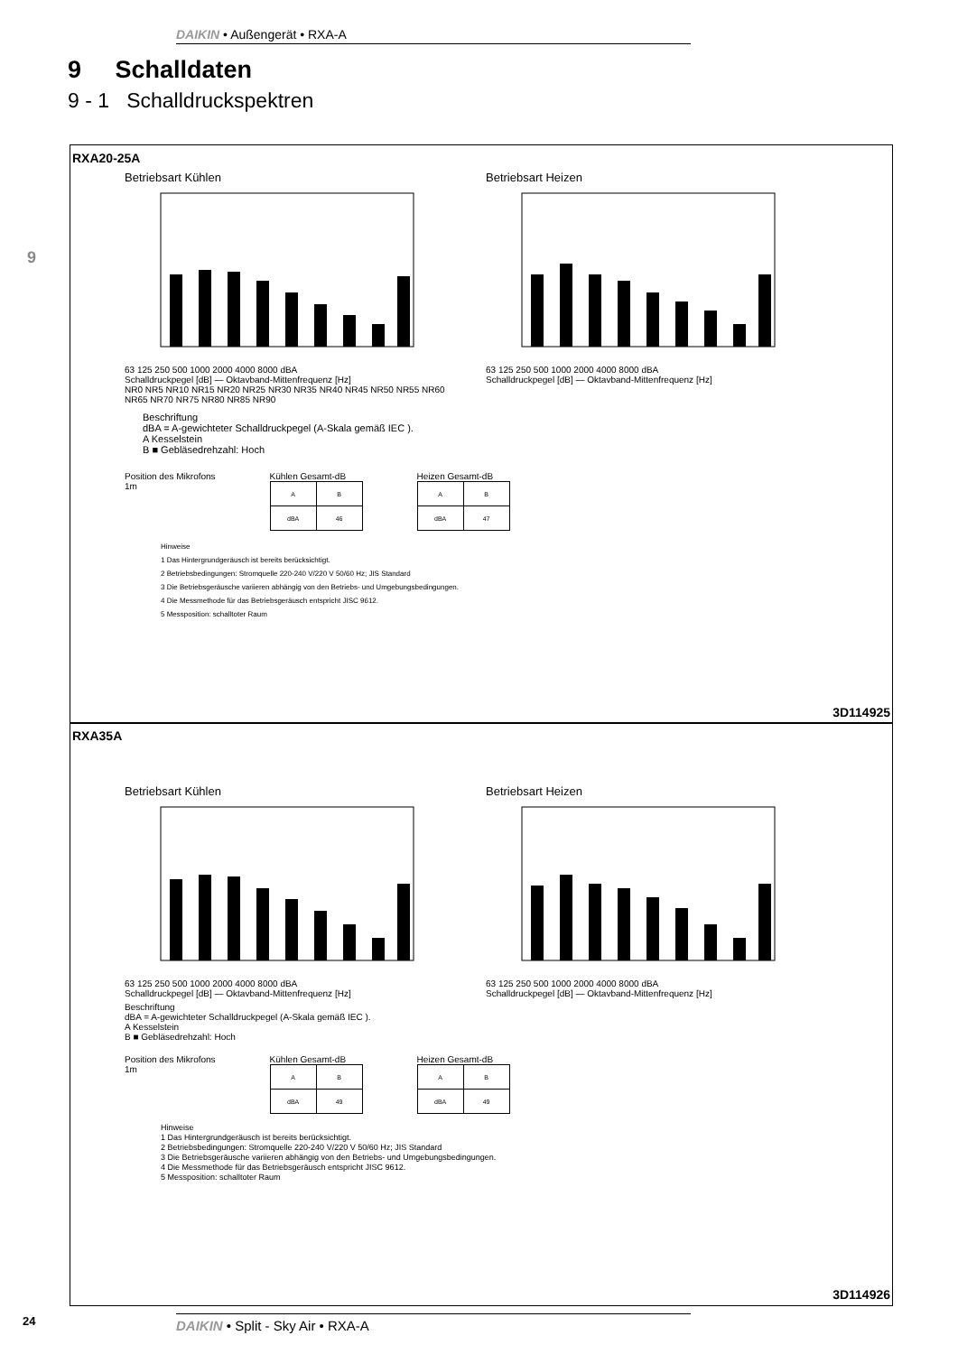DAIKIN • Außengerät • RXA-A
9 Schalldaten
9 - 1 Schalldruckspektren
9
RXA20-25A
Betriebsart Kühlen
63 125 250 500 1000 2000 4000 8000 dBA
Schalldruckpegel [dB] — Oktavband-Mittenfrequenz [Hz]
NR0 NR5 NR10 NR15 NR20 NR25 NR30 NR35 NR40 NR45 NR50 NR55 NR60 NR65 NR70 NR75 NR80 NR85 NR90
Betriebsart Heizen
63 125 250 500 1000 2000 4000 8000 dBA
Schalldruckpegel [dB] — Oktavband-Mittenfrequenz [Hz]
Beschriftung
dBA = A-gewichteter Schalldruckpegel (A-Skala gemäß IEC ).
A Kesselstein
B ■ Gebläsedrehzahl: Hoch
Position des Mikrofons
1m
Kühlen Gesamt-dB
| A | B |
| dBA | 46 |
Heizen Gesamt-dB
| A | B |
| dBA | 47 |
Hinweise
1 Das Hintergrundgeräusch ist bereits berücksichtigt.
2 Betriebsbedingungen: Stromquelle 220-240 V/220 V 50/60 Hz; JIS Standard
3 Die Betriebsgeräusche variieren abhängig von den Betriebs- und Umgebungsbedingungen.
4 Die Messmethode für das Betriebsgeräusch entspricht JISC 9612.
5 Messposition: schalltoter Raum
3D114925
RXA35A
Betriebsart Kühlen
63 125 250 500 1000 2000 4000 8000 dBA
Schalldruckpegel [dB] — Oktavband-Mittenfrequenz [Hz]
Betriebsart Heizen
63 125 250 500 1000 2000 4000 8000 dBA
Schalldruckpegel [dB] — Oktavband-Mittenfrequenz [Hz]
Beschriftung
dBA = A-gewichteter Schalldruckpegel (A-Skala gemäß IEC ).
A Kesselstein
B ■ Gebläsedrehzahl: Hoch
Position des Mikrofons
1m
Kühlen Gesamt-dB
| A | B |
| dBA | 49 |
Heizen Gesamt-dB
| A | B |
| dBA | 49 |
Hinweise
1 Das Hintergrundgeräusch ist bereits berücksichtigt.
2 Betriebsbedingungen: Stromquelle 220-240 V/220 V 50/60 Hz; JIS Standard
3 Die Betriebsgeräusche variieren abhängig von den Betriebs- und Umgebungsbedingungen.
4 Die Messmethode für das Betriebsgeräusch entspricht JISC 9612.
5 Messposition: schalltoter Raum
3D114926
24 DAIKIN • Split - Sky Air • RXA-A